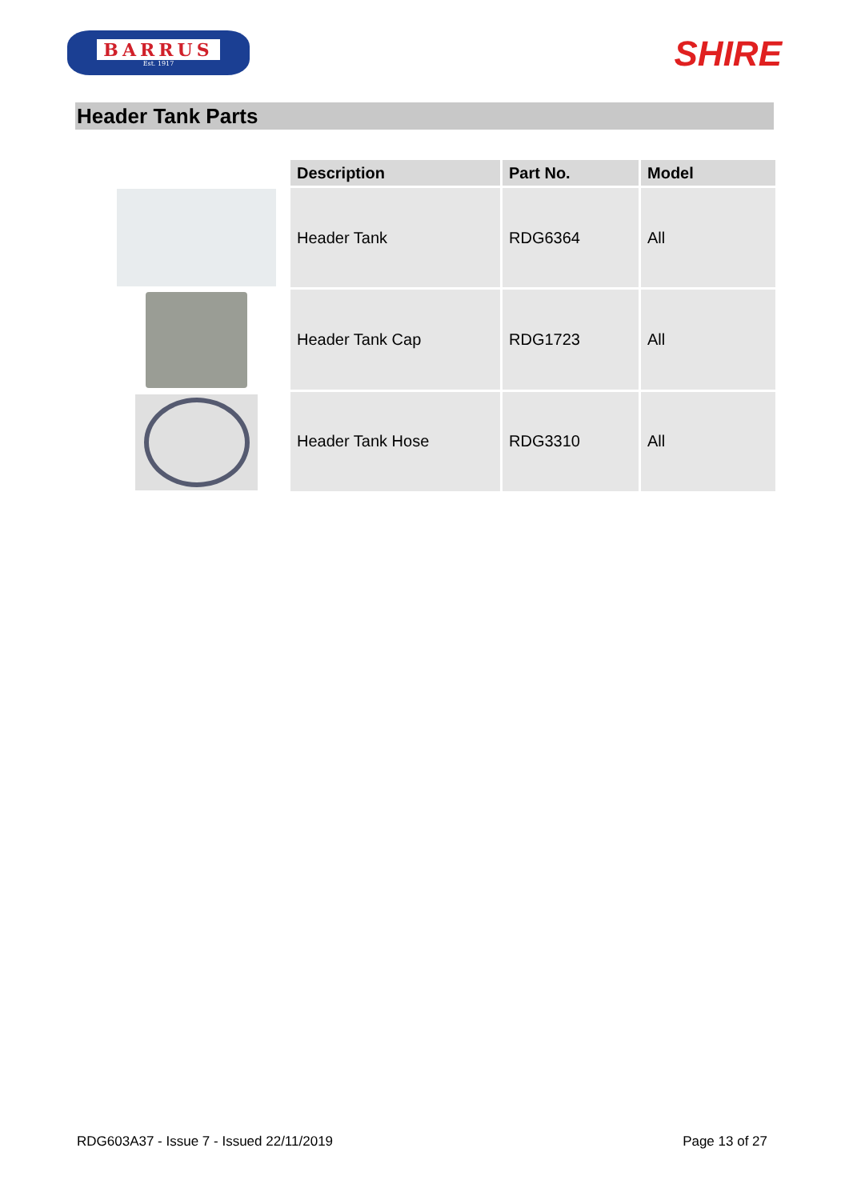BARRUS
Est. 1917
SHIRE
Header Tank Parts
| Description | Part No. | Model |
| --- | --- | --- |
| Header Tank | RDG6364 | All |
| Header Tank Cap | RDG1723 | All |
| Header Tank Hose | RDG3310 | All |
RDG603A37 - Issue 7 - Issued 22/11/2019 Page 13 of 27